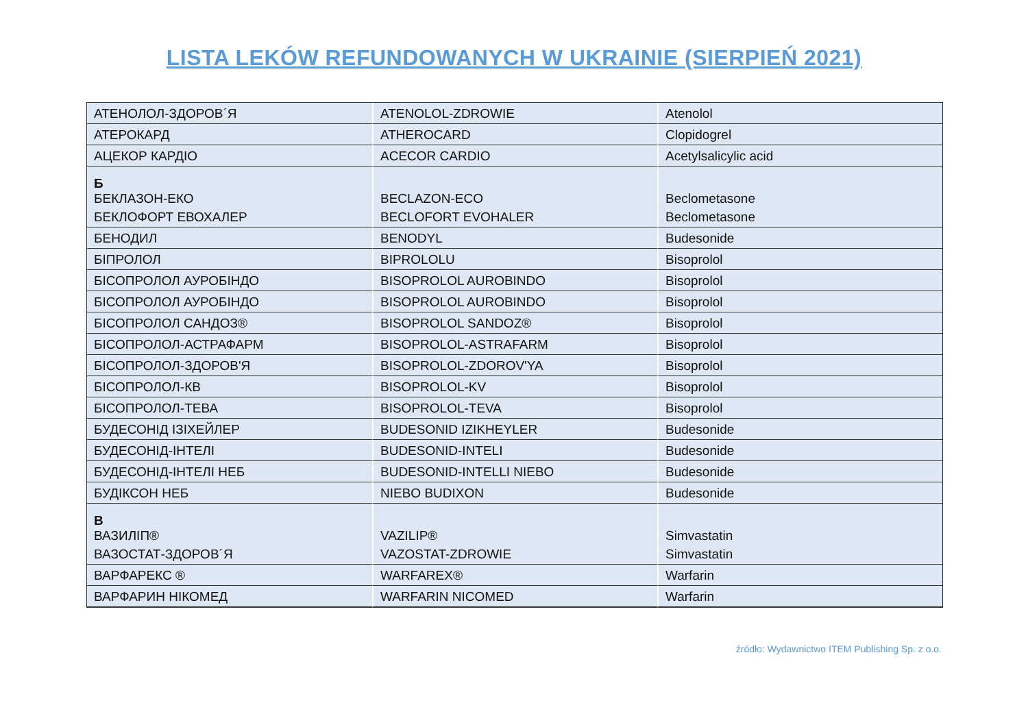LISTA LEKÓW REFUNDOWANYCH W UKRAINIE (SIERPIEŃ 2021)
| АТЕНОЛОЛ-ЗДОРОВ´Я | ATENOLOL-ZDROWIE | Atenolol |
| АТЕРОКАРД | ATHEROCARD | Clopidogrel |
| АЦЕКОР КАРДІО | ACECOR CARDIO | Acetylsalicylic acid |
| Б БЕКЛАЗОН-ЕКО | BECLAZON-ECO | Beclometasone |
| БЕКЛОФОРТ ЕВОХАЛЕР | BECLOFORT EVOHALER | Beclometasone |
| БЕНОДИЛ | BENODYL | Budesonide |
| БІПРОЛОЛ | BIPROLOLU | Bisoprolol |
| БІСОПРОЛОЛ АУРОБІНДО | BISOPROLOL AUROBINDO | Bisoprolol |
| БІСОПРОЛОЛ АУРОБІНДО | BISOPROLOL AUROBINDO | Bisoprolol |
| БІСОПРОЛОЛ САНДОЗ® | BISOPROLOL SANDOZ® | Bisoprolol |
| БІСОПРОЛОЛ-АСТРАФАРМ | BISOPROLOL-ASTRAFARM | Bisoprolol |
| БІСОПРОЛОЛ-ЗДОРОВ'Я | BISOPROLOL-ZDOROV'YA | Bisoprolol |
| БІСОПРОЛОЛ-КВ | BISOPROLOL-KV | Bisoprolol |
| БІСОПРОЛОЛ-ТЕВА | BISOPROLOL-TEVA | Bisoprolol |
| БУДЕСОНІД ІЗІХЕЙЛЕР | BUDESONID IZIKHEYLER | Budesonide |
| БУДЕСОНІД-ІНТЕЛІ | BUDESONID-INTELI | Budesonide |
| БУДЕСОНІД-ІНТЕЛІ НЕБ | BUDESONID-INTELLI NIEBO | Budesonide |
| БУДІКСОН НЕБ | NIEBO BUDIXON | Budesonide |
| В ВАЗИЛІП® | VAZILIP® | Simvastatin |
| ВАЗОСТАТ-ЗДОРОВ´Я | VAZOSTAT-ZDROWIE | Simvastatin |
| ВАРФАРЕКС ® | WARFAREX® | Warfarin |
| ВАРФАРИН НІКОМЕД | WARFARIN NICOMED | Warfarin |
źródło: Wydawnictwo ITEM Publishing Sp. z o.o.